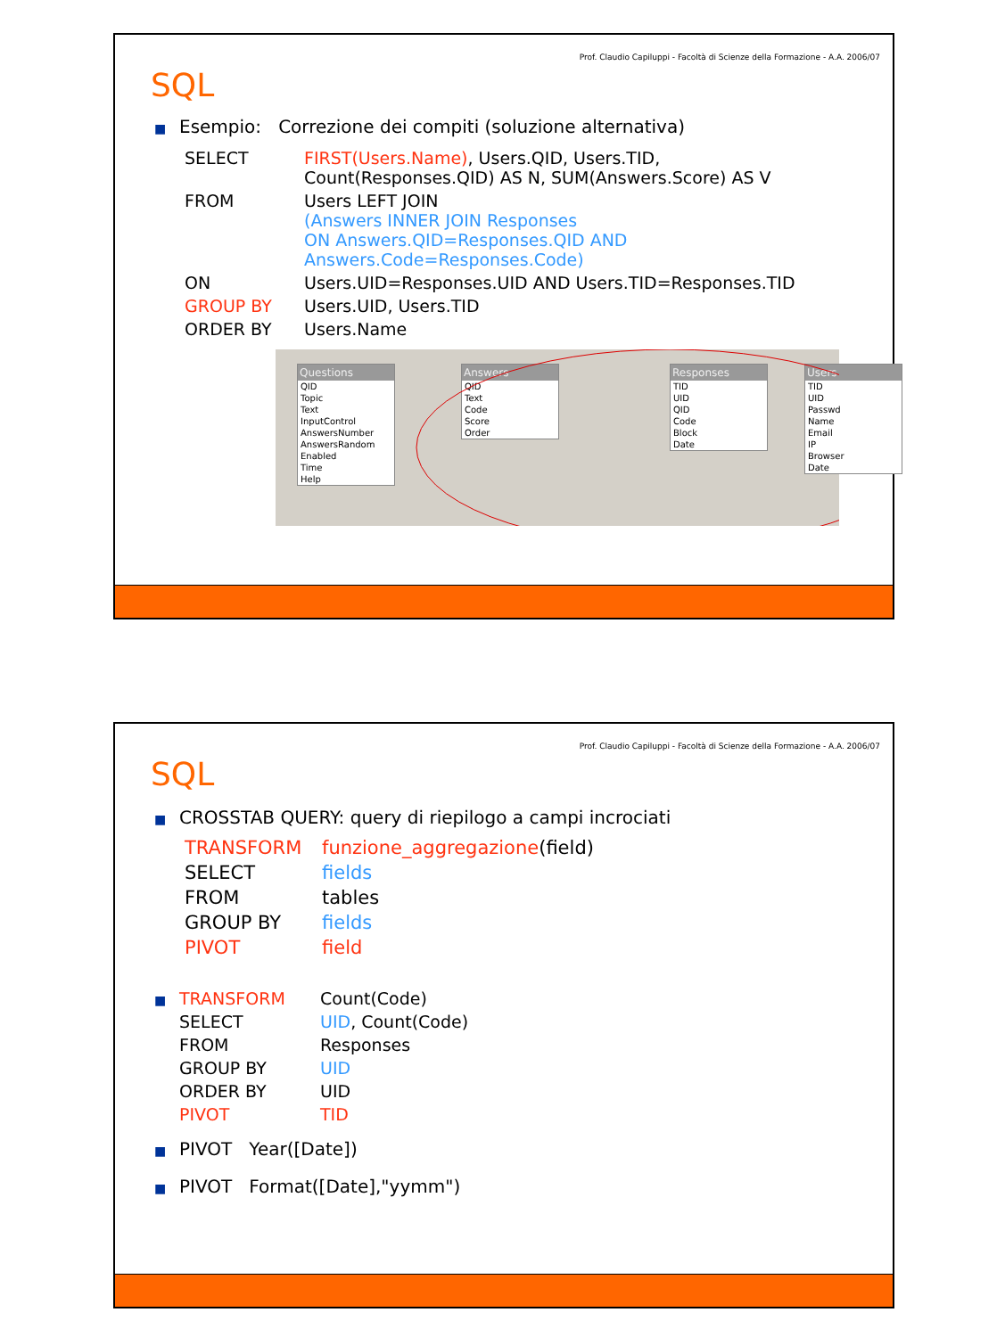Prof. Claudio Capiluppi - Facoltà di Scienze della Formazione - A.A. 2006/07
SQL
■ Esempio: Correzione dei compiti (soluzione alternativa)
| SELECT | FIRST(Users.Name) , Users.QID, Users.TID, Count(Responses.QID) AS N, SUM(Answers.Score) AS V |
| FROM | Users LEFT JOIN (Answers INNER JOIN Responses ON Answers.QID=Responses.QID AND Answers.Code=Responses.Code) |
| ON | Users.UID=Responses.UID AND Users.TID=Responses.TID |
| GROUP BY | Users.UID, Users.TID |
| ORDER BY | Users.Name |
Questions
QID
Topic
Text
InputControl
AnswersNumber
AnswersRandom
Enabled
Time
Help
Answers
QID
Text
Code
Score
Order
Responses
TID
UID
QID
Code
Block
Date
Users
TID
UID
Passwd
Name
Email
IP
Browser
Date
Prof. Claudio Capiluppi - Facoltà di Scienze della Formazione - A.A. 2006/07
SQL
■ CROSSTAB QUERY: query di riepilogo a campi incrociati
| TRANSFORM | funzione_aggregazione (field) |
| SELECT | fields |
| FROM | tables |
| GROUP BY | fields |
| PIVOT | field |
| ■ | TRANSFORM | Count(Code) |
| | SELECT | UID , Count(Code) |
| | FROM | Responses |
| | GROUP BY | UID |
| | ORDER BY | UID |
| | PIVOT | TID |
■ PIVOT Year([Date])
■ PIVOT Format([Date],"yymm")